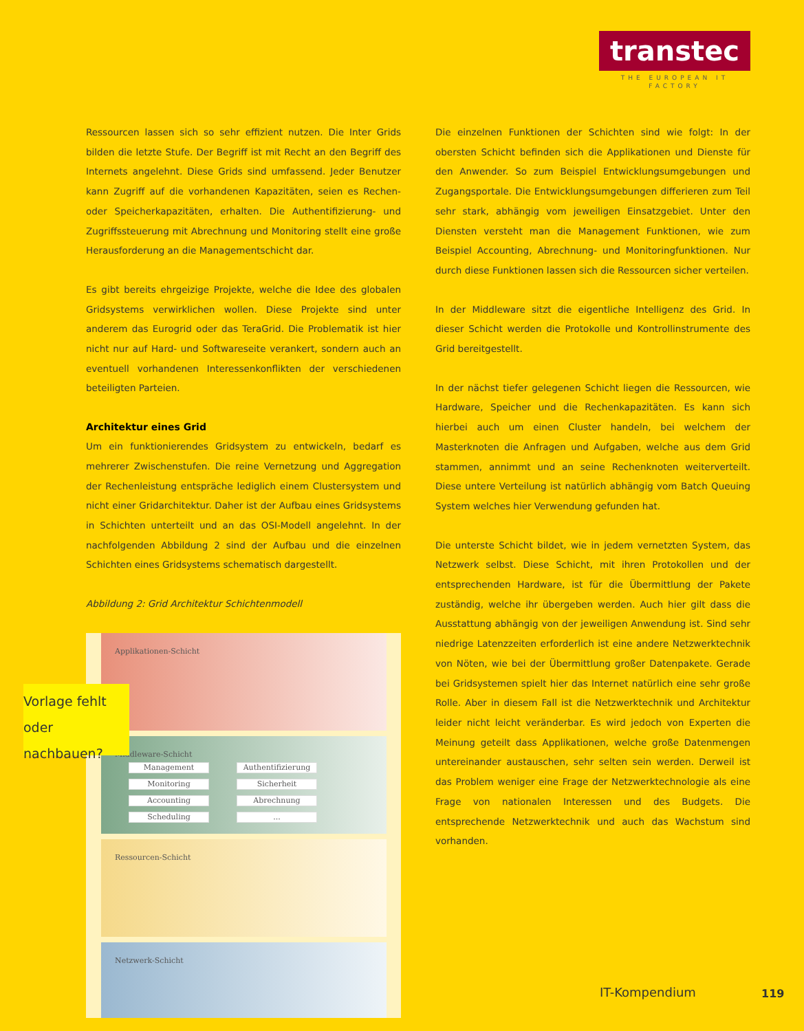transtec
THE EUROPEAN IT FACTORY
Ressourcen lassen sich so sehr effizient nutzen. Die Inter Grids bilden die letzte Stufe. Der Begriff ist mit Recht an den Begriff des Internets angelehnt. Diese Grids sind umfassend. Jeder Benutzer kann Zugriff auf die vorhandenen Kapazitäten, seien es Rechen- oder Speicherkapazitäten, erhalten. Die Authentifizierung- und Zugriffssteuerung mit Abrechnung und Monitoring stellt eine große Herausforderung an die Managementschicht dar.
Es gibt bereits ehrgeizige Projekte, welche die Idee des globalen Gridsystems verwirklichen wollen. Diese Projekte sind unter anderem das Eurogrid oder das TeraGrid. Die Problematik ist hier nicht nur auf Hard- und Softwareseite verankert, sondern auch an eventuell vorhandenen Interessenkonflikten der verschiedenen beteiligten Parteien.
Architektur eines Grid
Um ein funktionierendes Gridsystem zu entwickeln, bedarf es mehrerer Zwischenstufen. Die reine Vernetzung und Aggregation der Rechenleistung entspräche lediglich einem Clustersystem und nicht einer Gridarchitektur. Daher ist der Aufbau eines Gridsystems in Schichten unterteilt und an das OSI-Modell angelehnt. In der nachfolgenden Abbildung 2 sind der Aufbau und die einzelnen Schichten eines Gridsystems schematisch dargestellt.
Abbildung 2: Grid Architektur Schichtenmodell
Applikationen-Schicht
Middleware-Schicht
Management Authentifizierung
Monitoring Sicherheit
Accounting Abrechnung
Scheduling...
Ressourcen-Schicht
Netzwerk-Schicht
Die einzelnen Funktionen der Schichten sind wie folgt: In der obersten Schicht befinden sich die Applikationen und Dienste für den Anwender. So zum Beispiel Entwicklungsumgebungen und Zugangsportale. Die Entwicklungsumgebungen differieren zum Teil sehr stark, abhängig vom jeweiligen Einsatzgebiet. Unter den Diensten versteht man die Management Funktionen, wie zum Beispiel Accounting, Abrechnung- und Monitoringfunktionen. Nur durch diese Funktionen lassen sich die Ressourcen sicher verteilen.
In der Middleware sitzt die eigentliche Intelligenz des Grid. In dieser Schicht werden die Protokolle und Kontrollinstrumente des Grid bereitgestellt.
In der nächst tiefer gelegenen Schicht liegen die Ressourcen, wie Hardware, Speicher und die Rechenkapazitäten. Es kann sich hierbei auch um einen Cluster handeln, bei welchem der Masterknoten die Anfragen und Aufgaben, welche aus dem Grid stammen, annimmt und an seine Rechenknoten weiterverteilt. Diese untere Verteilung ist natürlich abhängig vom Batch Queuing System welches hier Verwendung gefunden hat.
Die unterste Schicht bildet, wie in jedem vernetzten System, das Netzwerk selbst. Diese Schicht, mit ihren Protokollen und der entsprechenden Hardware, ist für die Übermittlung der Pakete zuständig, welche ihr übergeben werden. Auch hier gilt dass die Ausstattung abhängig von der jeweiligen Anwendung ist. Sind sehr niedrige Latenzzeiten erforderlich ist eine andere Netzwerktechnik von Nöten, wie bei der Übermittlung großer Datenpakete. Gerade bei Gridsystemen spielt hier das Internet natürlich eine sehr große Rolle. Aber in diesem Fall ist die Netzwerktechnik und Architektur leider nicht leicht veränderbar. Es wird jedoch von Experten die Meinung geteilt dass Applikationen, welche große Datenmengen untereinander austauschen, sehr selten sein werden. Derweil ist das Problem weniger eine Frage der Netzwerktechnologie als eine Frage von nationalen Interessen und des Budgets. Die entsprechende Netzwerktechnik und auch das Wachstum sind vorhanden.
Vorlage fehlt
oder nachbauen?
IT-Kompendium 119